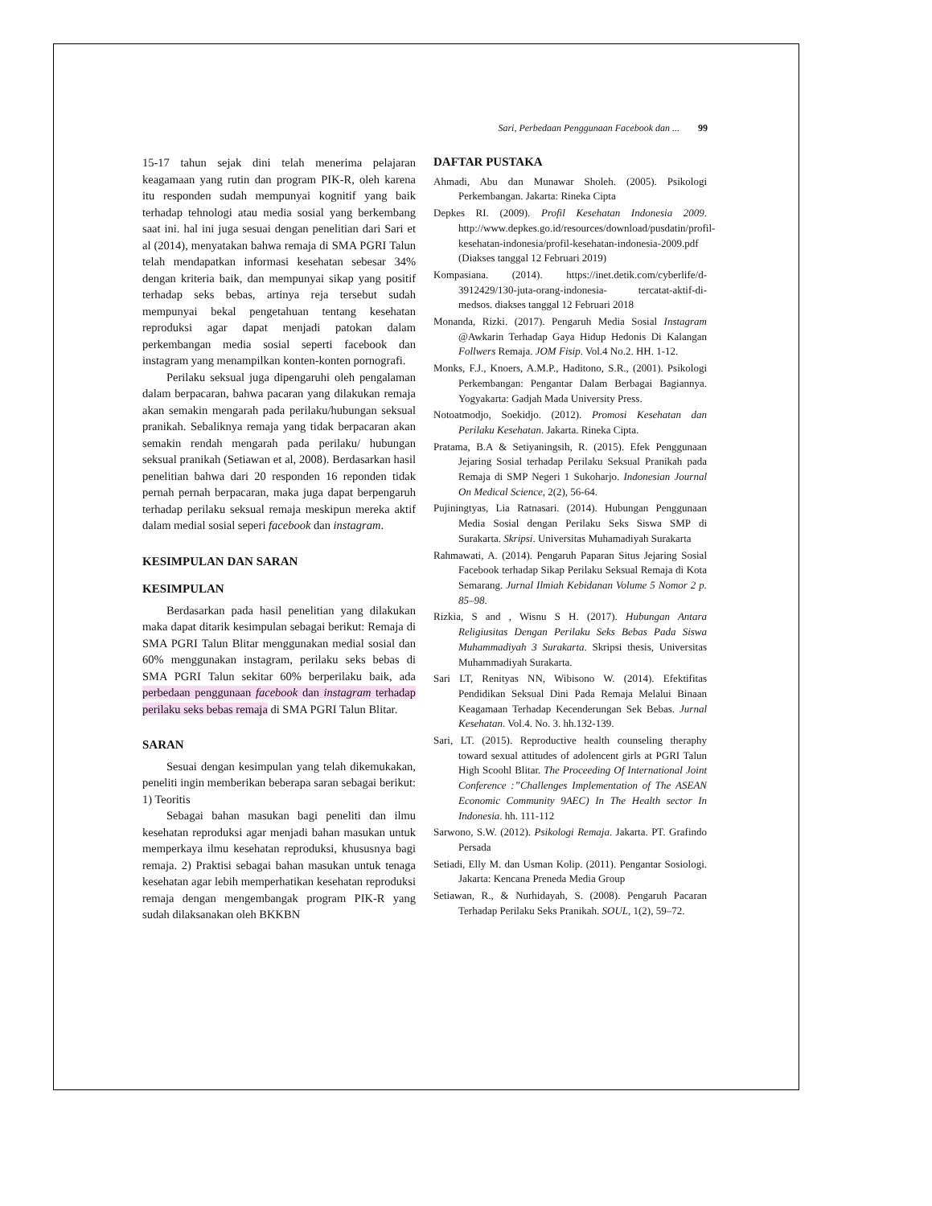Sari, Perbedaan Penggunaan Facebook dan ... 99
15-17 tahun sejak dini telah menerima pelajaran keagamaan yang rutin dan program PIK-R, oleh karena itu responden sudah mempunyai kognitif yang baik terhadap tehnologi atau media sosial yang berkembang saat ini. hal ini juga sesuai dengan penelitian dari Sari et al (2014), menyatakan bahwa remaja di SMA PGRI Talun telah mendapatkan informasi kesehatan sebesar 34% dengan kriteria baik, dan mempunyai sikap yang positif terhadap seks bebas, artinya reja tersebut sudah mempunyai bekal pengetahuan tentang kesehatan reproduksi agar dapat menjadi patokan dalam perkembangan media sosial seperti facebook dan instagram yang menampilkan konten-konten pornografi.
Perilaku seksual juga dipengaruhi oleh pengalaman dalam berpacaran, bahwa pacaran yang dilakukan remaja akan semakin mengarah pada perilaku/hubungan seksual pranikah. Sebaliknya remaja yang tidak berpacaran akan semakin rendah mengarah pada perilaku/ hubungan seksual pranikah (Setiawan et al, 2008). Berdasarkan hasil penelitian bahwa dari 20 responden 16 reponden tidak pernah pernah berpacaran, maka juga dapat berpengaruh terhadap perilaku seksual remaja meskipun mereka aktif dalam medial sosial seperi facebook dan instagram.
KESIMPULAN DAN SARAN
KESIMPULAN
Berdasarkan pada hasil penelitian yang dilakukan maka dapat ditarik kesimpulan sebagai berikut: Remaja di SMA PGRI Talun Blitar menggunakan medial sosial dan 60% menggunakan instagram, perilaku seks bebas di SMA PGRI Talun sekitar 60% berperilaku baik, ada perbedaan penggunaan facebook dan instagram terhadap perilaku seks bebas remaja di SMA PGRI Talun Blitar.
SARAN
Sesuai dengan kesimpulan yang telah dikemukakan, peneliti ingin memberikan beberapa saran sebagai berikut: 1) Teoritis
Sebagai bahan masukan bagi peneliti dan ilmu kesehatan reproduksi agar menjadi bahan masukan untuk memperkaya ilmu kesehatan reproduksi, khususnya bagi remaja. 2) Praktisi sebagai bahan masukan untuk tenaga kesehatan agar lebih memperhatikan kesehatan reproduksi remaja dengan mengembangak program PIK-R yang sudah dilaksanakan oleh BKKBN
DAFTAR PUSTAKA
Ahmadi, Abu dan Munawar Sholeh. (2005). Psikologi Perkembangan. Jakarta: Rineka Cipta
Depkes RI. (2009). Profil Kesehatan Indonesia 2009. http://www.depkes.go.id/resources/download/pusdatin/profil-kesehatan-indonesia/profil-kesehatan-indonesia-2009.pdf (Diakses tanggal 12 Februari 2019)
Kompasiana. (2014). https://inet.detik.com/cyberlife/d-3912429/130-juta-orang-indonesia- tercatat-aktif-di-medsos. diakses tanggal 12 Februari 2018
Monanda, Rizki. (2017). Pengaruh Media Sosial Instagram @Awkarin Terhadap Gaya Hidup Hedonis Di Kalangan Follwers Remaja. JOM Fisip. Vol.4 No.2. HH. 1-12.
Monks, F.J., Knoers, A.M.P., Haditono, S.R., (2001). Psikologi Perkembangan: Pengantar Dalam Berbagai Bagiannya. Yogyakarta: Gadjah Mada University Press.
Notoatmodjo, Soekidjo. (2012). Promosi Kesehatan dan Perilaku Kesehatan. Jakarta. Rineka Cipta.
Pratama, B.A & Setiyaningsih, R. (2015). Efek Penggunaan Jejaring Sosial terhadap Perilaku Seksual Pranikah pada Remaja di SMP Negeri 1 Sukoharjo. Indonesian Journal On Medical Science, 2(2), 56-64.
Pujiningtyas, Lia Ratnasari. (2014). Hubungan Penggunaan Media Sosial dengan Perilaku Seks Siswa SMP di Surakarta. Skripsi. Universitas Muhamadiyah Surakarta
Rahmawati, A. (2014). Pengaruh Paparan Situs Jejaring Sosial Facebook terhadap Sikap Perilaku Seksual Remaja di Kota Semarang. Jurnal Ilmiah Kebidanan Volume 5 Nomor 2 p. 85–98.
Rizkia, S and , Wisnu S H. (2017). Hubungan Antara Religiusitas Dengan Perilaku Seks Bebas Pada Siswa Muhammadiyah 3 Surakarta. Skripsi thesis, Universitas Muhammadiyah Surakarta.
Sari LT, Renityas NN, Wibisono W. (2014). Efektifitas Pendidikan Seksual Dini Pada Remaja Melalui Binaan Keagamaan Terhadap Kecenderungan Sek Bebas. Jurnal Kesehatan. Vol.4. No. 3. hh.132-139.
Sari, LT. (2015). Reproductive health counseling theraphy toward sexual attitudes of adolencent girls at PGRI Talun High Scoohl Blitar. The Proceeding Of International Joint Conference :”Challenges Implementation of The ASEAN Economic Community 9AEC) In The Health sector In Indonesia. hh. 111-112
Sarwono, S.W. (2012). Psikologi Remaja. Jakarta. PT. Grafindo Persada
Setiadi, Elly M. dan Usman Kolip. (2011). Pengantar Sosiologi. Jakarta: Kencana Preneda Media Group
Setiawan, R., & Nurhidayah, S. (2008). Pengaruh Pacaran Terhadap Perilaku Seks Pranikah. SOUL, 1(2), 59–72.